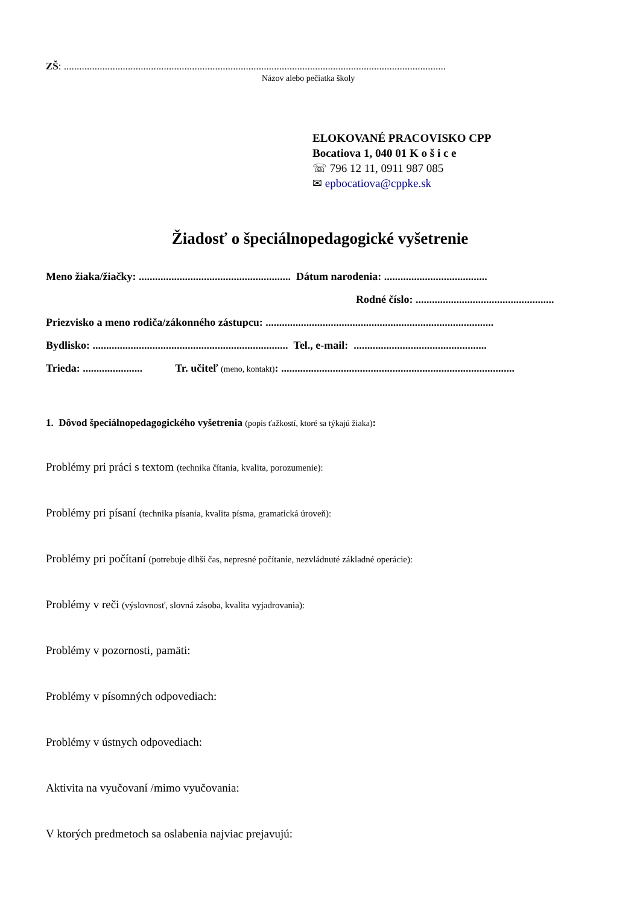ZŠ: .....................................................................................................................................................
Názov alebo pečiatka školy
ELOKOVANÉ PRACOVISKO CPP
Bocatiova 1, 040 01 K o š i c e
☏ 796 12 11, 0911 987 085
✉ epbocatiova@cppke.sk
Žiadosť o špeciálnopedagogické vyšetrenie
Meno žiaka/žiačky: ........................................................ Dátum narodenia: ......................................
Rodné číslo: ...................................................
Priezvisko a meno rodiča/zákonného zástupcu: ....................................................................................
Bydlisko: ........................................................................ Tel., e-mail: .................................................
Trieda: ...................... Tr. učiteľ (meno, kontakt): ......................................................................................
1. Dôvod špeciálnopedagogického vyšetrenia (popis ťažkostí, ktoré sa týkajú žiaka):
Problémy pri práci s textom (technika čítania, kvalita, porozumenie):
Problémy pri písaní (technika písania, kvalita písma, gramatická úroveň):
Problémy pri počítaní (potrebuje dlhší čas, nepresné počítanie, nezvládnuté základné operácie):
Problémy v reči (výslovnosť, slovná zásoba, kvalita vyjadrovania):
Problémy v pozornosti, pamäti:
Problémy v písomných odpovediach:
Problémy v ústnych odpovediach:
Aktivita na vyučovaní /mimo vyučovania:
V ktorých predmetoch sa oslabenia najviac prejavujú: